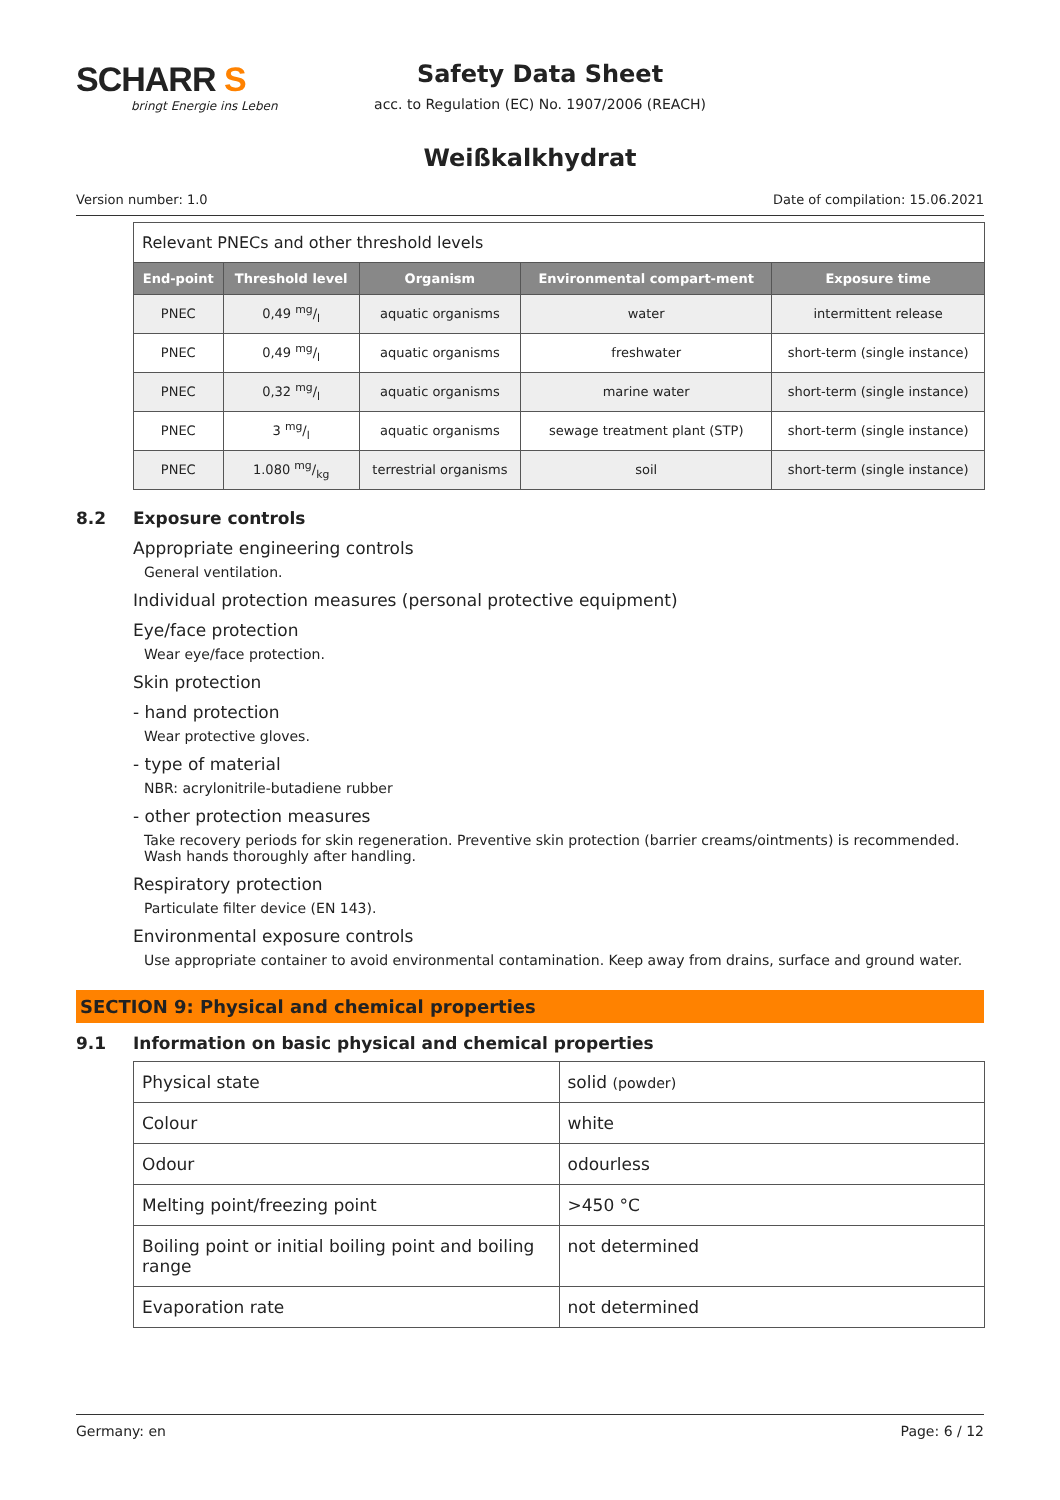SCHARR S
bringt Energie ins Leben
Safety Data Sheet
acc. to Regulation (EC) No. 1907/2006 (REACH)
Weißkalkhydrat
Version number: 1.0 Date of compilation: 15.06.2021
| Relevant PNECs and other threshold levels | | | | |
| End-point | Threshold level | Organism | Environmental compart-ment | Exposure time |
| PNEC | 0,49 mg/l | aquatic organisms | water | intermittent release |
| PNEC | 0,49 mg/l | aquatic organisms | freshwater | short-term (single instance) |
| PNEC | 0,32 mg/l | aquatic organisms | marine water | short-term (single instance) |
| PNEC | 3 mg/l | aquatic organisms | sewage treatment plant (STP) | short-term (single instance) |
| PNEC | 1.080 mg/kg | terrestrial organisms | soil | short-term (single instance) |
8.2 Exposure controls
Appropriate engineering controls
General ventilation.
Individual protection measures (personal protective equipment)
Eye/face protection
Wear eye/face protection.
Skin protection
- hand protection
Wear protective gloves.
- type of material
NBR: acrylonitrile-butadiene rubber
- other protection measures
Take recovery periods for skin regeneration. Preventive skin protection (barrier creams/ointments) is recommended. Wash hands thoroughly after handling.
Respiratory protection
Particulate filter device (EN 143).
Environmental exposure controls
Use appropriate container to avoid environmental contamination. Keep away from drains, surface and ground water.
SECTION 9: Physical and chemical properties
9.1 Information on basic physical and chemical properties
| Physical state | solid (powder) |
| Colour | white |
| Odour | odourless |
| Melting point/freezing point | >450 °C |
| Boiling point or initial boiling point and boiling range | not determined |
| Evaporation rate | not determined |
Germany: en Page: 6 / 12